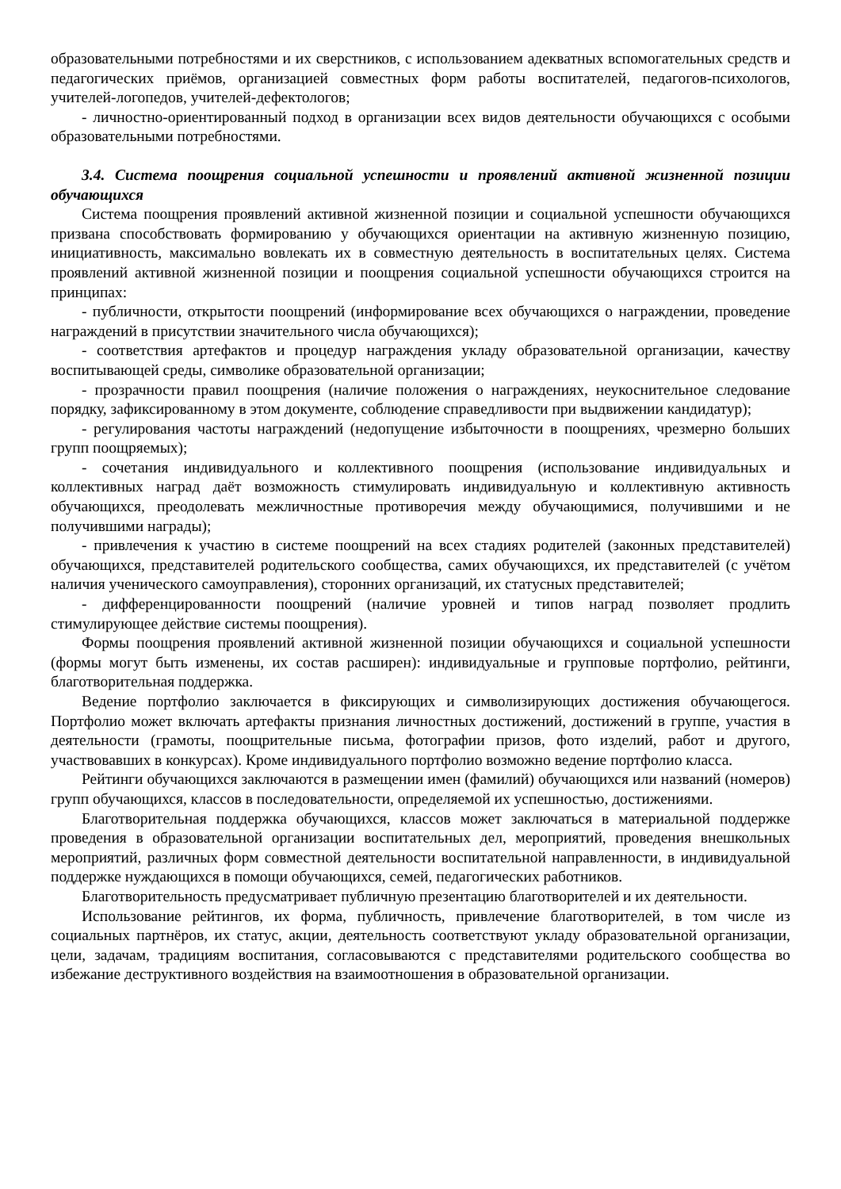образовательными потребностями и их сверстников, с использованием адекватных вспомогательных средств и педагогических приёмов, организацией совместных форм работы воспитателей, педагогов-психологов, учителей-логопедов, учителей-дефектологов;
- личностно-ориентированный подход в организации всех видов деятельности обучающихся с особыми образовательными потребностями.
3.4. Система поощрения социальной успешности и проявлений активной жизненной позиции обучающихся
Система поощрения проявлений активной жизненной позиции и социальной успешности обучающихся призвана способствовать формированию у обучающихся ориентации на активную жизненную позицию, инициативность, максимально вовлекать их в совместную деятельность в воспитательных целях. Система проявлений активной жизненной позиции и поощрения социальной успешности обучающихся строится на принципах:
- публичности, открытости поощрений (информирование всех обучающихся о награждении, проведение награждений в присутствии значительного числа обучающихся);
- соответствия артефактов и процедур награждения укладу образовательной организации, качеству воспитывающей среды, символике образовательной организации;
- прозрачности правил поощрения (наличие положения о награждениях, неукоснительное следование порядку, зафиксированному в этом документе, соблюдение справедливости при выдвижении кандидатур);
- регулирования частоты награждений (недопущение избыточности в поощрениях, чрезмерно больших групп поощряемых);
- сочетания индивидуального и коллективного поощрения (использование индивидуальных и коллективных наград даёт возможность стимулировать индивидуальную и коллективную активность обучающихся, преодолевать межличностные противоречия между обучающимися, получившими и не получившими награды);
- привлечения к участию в системе поощрений на всех стадиях родителей (законных представителей) обучающихся, представителей родительского сообщества, самих обучающихся, их представителей (с учётом наличия ученического самоуправления), сторонних организаций, их статусных представителей;
- дифференцированности поощрений (наличие уровней и типов наград позволяет продлить стимулирующее действие системы поощрения).
Формы поощрения проявлений активной жизненной позиции обучающихся и социальной успешности (формы могут быть изменены, их состав расширен): индивидуальные и групповые портфолио, рейтинги, благотворительная поддержка.
Ведение портфолио заключается в фиксирующих и символизирующих достижения обучающегося. Портфолио может включать артефакты признания личностных достижений, достижений в группе, участия в деятельности (грамоты, поощрительные письма, фотографии призов, фото изделий, работ и другого, участвовавших в конкурсах). Кроме индивидуального портфолио возможно ведение портфолио класса.
Рейтинги обучающихся заключаются в размещении имен (фамилий) обучающихся или названий (номеров) групп обучающихся, классов в последовательности, определяемой их успешностью, достижениями.
Благотворительная поддержка обучающихся, классов может заключаться в материальной поддержке проведения в образовательной организации воспитательных дел, мероприятий, проведения внешкольных мероприятий, различных форм совместной деятельности воспитательной направленности, в индивидуальной поддержке нуждающихся в помощи обучающихся, семей, педагогических работников.
Благотворительность предусматривает публичную презентацию благотворителей и их деятельности.
Использование рейтингов, их форма, публичность, привлечение благотворителей, в том числе из социальных партнёров, их статус, акции, деятельность соответствуют укладу образовательной организации, цели, задачам, традициям воспитания, согласовываются с представителями родительского сообщества во избежание деструктивного воздействия на взаимоотношения в образовательной организации.